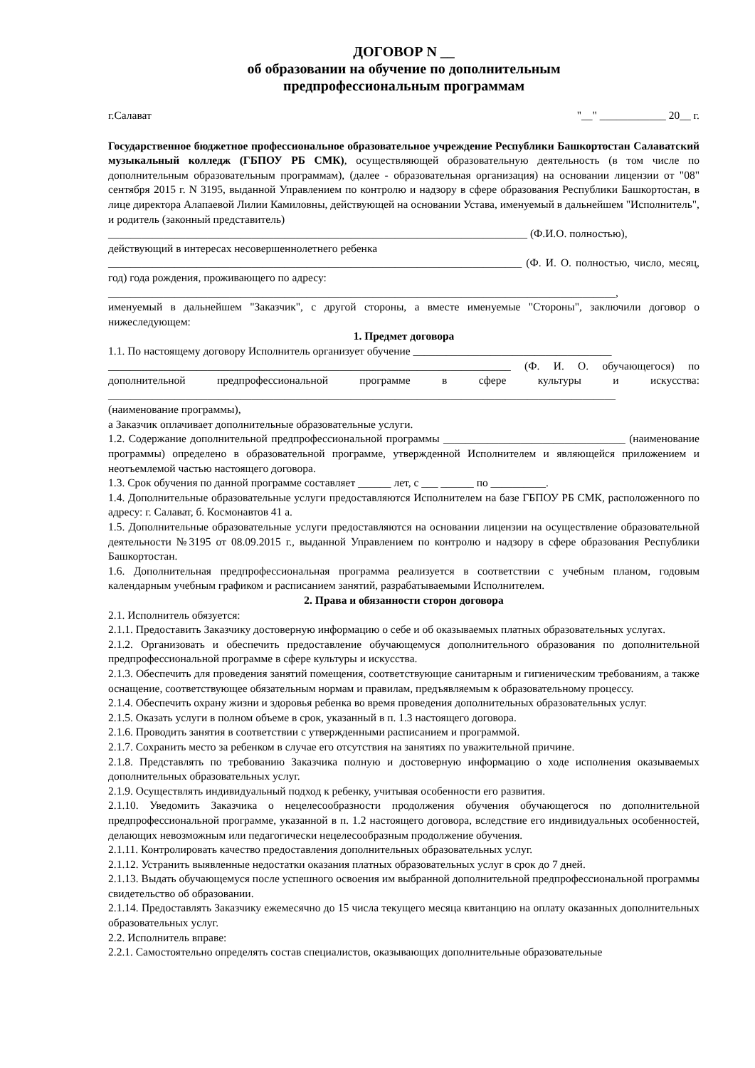ДОГОВОР N __
об образовании на обучение по дополнительным
предпрофессиональным программам
г.Салават "__" ____________ 20__ г.
Государственное бюджетное профессиональное образовательное учреждение Республики Башкортостан Салаватский музыкальный колледж (ГБПОУ РБ СМК), осуществляющей образовательную деятельность (в том числе по дополнительным образовательным программам), (далее - образовательная организация) на основании лицензии от "08" сентября 2015 г. N 3195, выданной Управлением по контролю и надзору в сфере образования Республики Башкортостан, в лице директора Алапаевой Лилии Камиловны, действующей на основании Устава, именуемый в дальнейшем "Исполнитель", и родитель (законный представитель)
____________________________________________________________________________ (Ф.И.О. полностью),
действующий в интересах несовершеннолетнего ребенка
___________________________________________________________________________ (Ф. И. О. полностью, число, месяц, год) года рождения, проживающего по адресу:
____________________________________________________________________________________________,
именуемый в дальнейшем "Заказчик", с другой стороны, а вместе именуемые "Стороны", заключили договор о нижеследующем:
1. Предмет договора
1.1. По настоящему договору Исполнитель организует обучение ____________________________________
_________________________________________________________________________ (Ф. И. О. обучающегося) по дополнительной предпрофессиональной программе в сфере культуры и искусства: ____________________________________________________________________________________________
(наименование программы),
а Заказчик оплачивает дополнительные образовательные услуги.
1.2. Содержание дополнительной предпрофессиональной программы _________________________________ (наименование программы) определено в образовательной программе, утвержденной Исполнителем и являющейся приложением и неотъемлемой частью настоящего договора.
1.3. Срок обучения по данной программе составляет ______ лет, с ___ ______ по __________.
1.4. Дополнительные образовательные услуги предоставляются Исполнителем на базе ГБПОУ РБ СМК, расположенного по адресу: г. Салават, б. Космонавтов 41 а.
1.5. Дополнительные образовательные услуги предоставляются на основании лицензии на осуществление образовательной деятельности №3195 от 08.09.2015 г., выданной Управлением по контролю и надзору в сфере образования Республики Башкортостан.
1.6. Дополнительная предпрофессиональная программа реализуется в соответствии с учебным планом, годовым календарным учебным графиком и расписанием занятий, разрабатываемыми Исполнителем.
2. Права и обязанности сторон договора
2.1. Исполнитель обязуется:
2.1.1. Предоставить Заказчику достоверную информацию о себе и об оказываемых платных образовательных услугах.
2.1.2. Организовать и обеспечить предоставление обучающемуся дополнительного образования по дополнительной предпрофессиональной программе в сфере культуры и искусства.
2.1.3. Обеспечить для проведения занятий помещения, соответствующие санитарным и гигиеническим требованиям, а также оснащение, соответствующее обязательным нормам и правилам, предъявляемым к образовательному процессу.
2.1.4. Обеспечить охрану жизни и здоровья ребенка во время проведения дополнительных образовательных услуг.
2.1.5. Оказать услуги в полном объеме в срок, указанный в п. 1.3 настоящего договора.
2.1.6. Проводить занятия в соответствии с утвержденными расписанием и программой.
2.1.7. Сохранить место за ребенком в случае его отсутствия на занятиях по уважительной причине.
2.1.8. Представлять по требованию Заказчика полную и достоверную информацию о ходе исполнения оказываемых дополнительных образовательных услуг.
2.1.9. Осуществлять индивидуальный подход к ребенку, учитывая особенности его развития.
2.1.10. Уведомить Заказчика о нецелесообразности продолжения обучения обучающегося по дополнительной предпрофессиональной программе, указанной в п. 1.2 настоящего договора, вследствие его индивидуальных особенностей, делающих невозможным или педагогически нецелесообразным продолжение обучения.
2.1.11. Контролировать качество предоставления дополнительных образовательных услуг.
2.1.12. Устранить выявленные недостатки оказания платных образовательных услуг в срок до 7 дней.
2.1.13. Выдать обучающемуся после успешного освоения им выбранной дополнительной предпрофессиональной программы свидетельство об образовании.
2.1.14. Предоставлять Заказчику ежемесячно до 15 числа текущего месяца квитанцию на оплату оказанных дополнительных образовательных услуг.
2.2. Исполнитель вправе:
2.2.1. Самостоятельно определять состав специалистов, оказывающих дополнительные образовательные